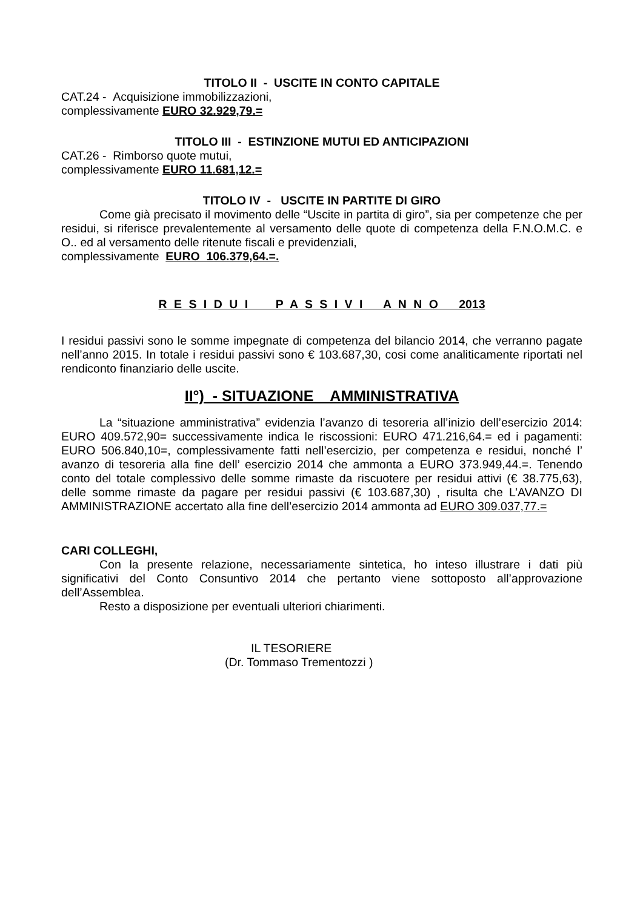TITOLO II - USCITE IN CONTO CAPITALE
CAT.24 - Acquisizione immobilizzazioni,
complessivamente EURO 32.929,79.=
TITOLO III - ESTINZIONE MUTUI ED ANTICIPAZIONI
CAT.26 - Rimborso quote mutui,
complessivamente EURO 11.681,12.=
TITOLO IV - USCITE IN PARTITE DI GIRO
Come già precisato il movimento delle “Uscite in partita di giro”, sia per competenze che per residui, si riferisce prevalentemente al versamento delle quote di competenza della F.N.O.M.C. e O.. ed al versamento delle ritenute fiscali e previdenziali,
complessivamente EURO 106.379,64.=.
R E S I D U I P A S S I V I A N N O 2013
I residui passivi sono le somme impegnate di competenza del bilancio 2014, che verranno pagate nell’anno 2015. In totale i residui passivi sono € 103.687,30, cosi come analiticamente riportati nel rendiconto finanziario delle uscite.
II°) - SITUAZIONE AMMINISTRATIVA
La “situazione amministrativa” evidenzia l’avanzo di tesoreria all’inizio dell’esercizio 2014: EURO 409.572,90= successivamente indica le riscossioni: EURO 471.216,64.= ed i pagamenti: EURO 506.840,10=, complessivamente fatti nell’esercizio, per competenza e residui, nonché l’ avanzo di tesoreria alla fine dell’ esercizio 2014 che ammonta a EURO 373.949,44.=. Tenendo conto del totale complessivo delle somme rimaste da riscuotere per residui attivi (€ 38.775,63), delle somme rimaste da pagare per residui passivi (€ 103.687,30) , risulta che L’AVANZO DI AMMINISTRAZIONE accertato alla fine dell’esercizio 2014 ammonta ad EURO 309.037,77.=
CARI COLLEGHI,
Con la presente relazione, necessariamente sintetica, ho inteso illustrare i dati più significativi del Conto Consuntivo 2014 che pertanto viene sottoposto all’approvazione dell’Assemblea.
Resto a disposizione per eventuali ulteriori chiarimenti.
IL TESORIERE
(Dr. Tommaso Trementozzi )